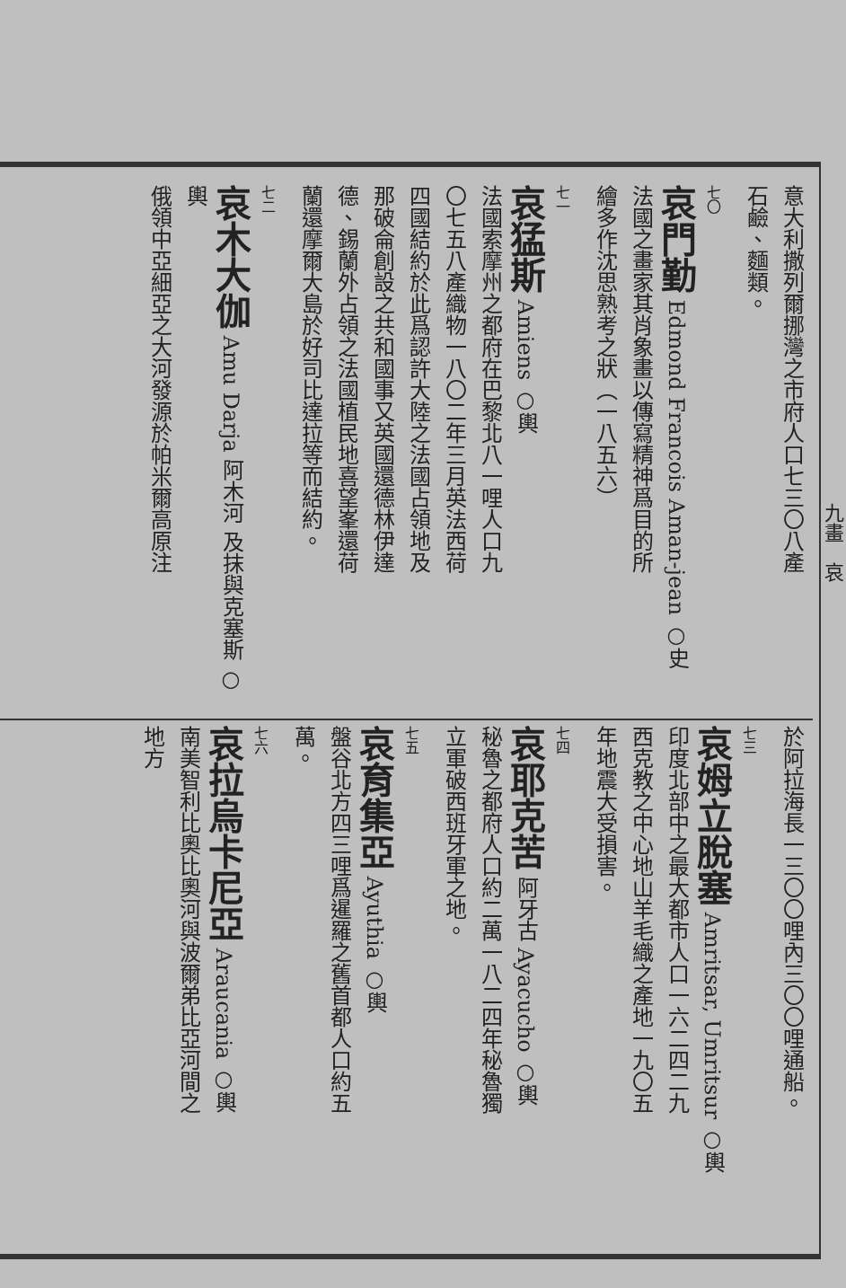意大利撒列爾挪灣之市府人口七三〇八產
石鹼、麵類。
七〇
哀門勤 Edmond Francois Aman-jean ○史
法國之畫家其肖象畫以傳寫精神爲目的所
繪多作沈思熟考之狀（一八五六）
七一
哀猛斯 Amiens ○輿
法國索摩州之都府在巴黎北八一哩人口九
〇七五八產織物一八〇二年三月英法西荷
四國結約於此爲認許大陸之法國占領地及
那破侖創設之共和國事又英國還德林伊達
德、錫蘭外占領之法國植民地喜望峯還荷
蘭還摩爾大島於好司比達拉等而結約。
七二
哀木大伽 Amu Darja 阿木河 及抹與克塞斯 ○輿
俄領中亞細亞之大河發源於帕米爾高原注
於阿拉海長一三〇〇哩內三〇〇哩通船。
七三
哀姆立脫塞 Amritsar, Umritsur ○輿
印度北部中之最大都市人口一六二四二九
西克教之中心地山羊毛織之產地一九〇五
年地震大受損害。
七四
哀耶克苦 阿牙古 Ayacucho ○輿
秘魯之都府人口約二萬一八二四年秘魯獨
立軍破西班牙軍之地。
七五
哀育集亞 Ayuthia ○輿
盤谷北方四三哩爲暹羅之舊首都人口約五
萬。
七六
哀拉烏卡尼亞 Araucania ○輿
南美智利比奧比奧河與波爾弟比亞河間之
地方
九畫　哀